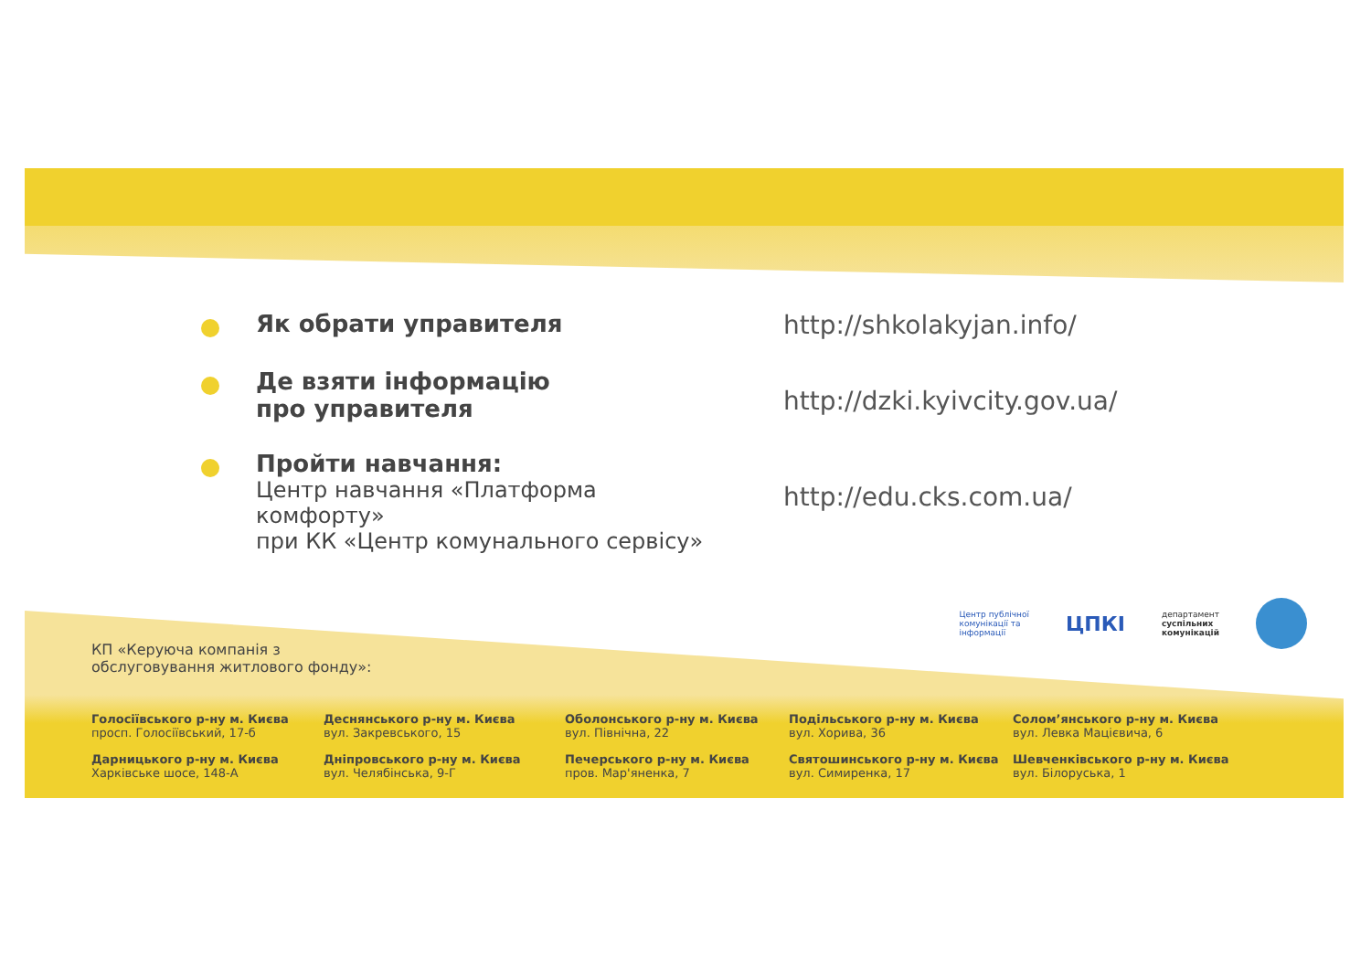Як обрати управителя http://shkolakyjan.info/
Де взяти інформацію
про управителя
http://dzki.kyivcity.gov.ua/
Пройти навчання:
Центр навчання «Платформа комфорту»
при КК «Центр комунального сервісу»
http://edu.cks.com.ua/
Центр публічної
комунікації та
інформації ЦПКІ департамент
суспільних
комунікацій
КП «Керуюча компанія з
обслуговування житлового фонду»:
Голосіївського р-ну м. Києва
просп. Голосіївський, 17-б
Деснянського р-ну м. Києва
вул. Закревського, 15
Оболонського р-ну м. Києва
вул. Північна, 22
Подільського р-ну м. Києва
вул. Хорива, 36
Солом’янського р-ну м. Києва
вул. Левка Мацієвича, 6
Дарницького р-ну м. Києва
Харківське шосе, 148-А
Дніпровського р-ну м. Києва
вул. Челябінська, 9-Г
Печерського р-ну м. Києва
пров. Мар'яненка, 7
Святошинського р-ну м. Києва
вул. Симиренка, 17
Шевченківського р-ну м. Києва
вул. Білоруська, 1